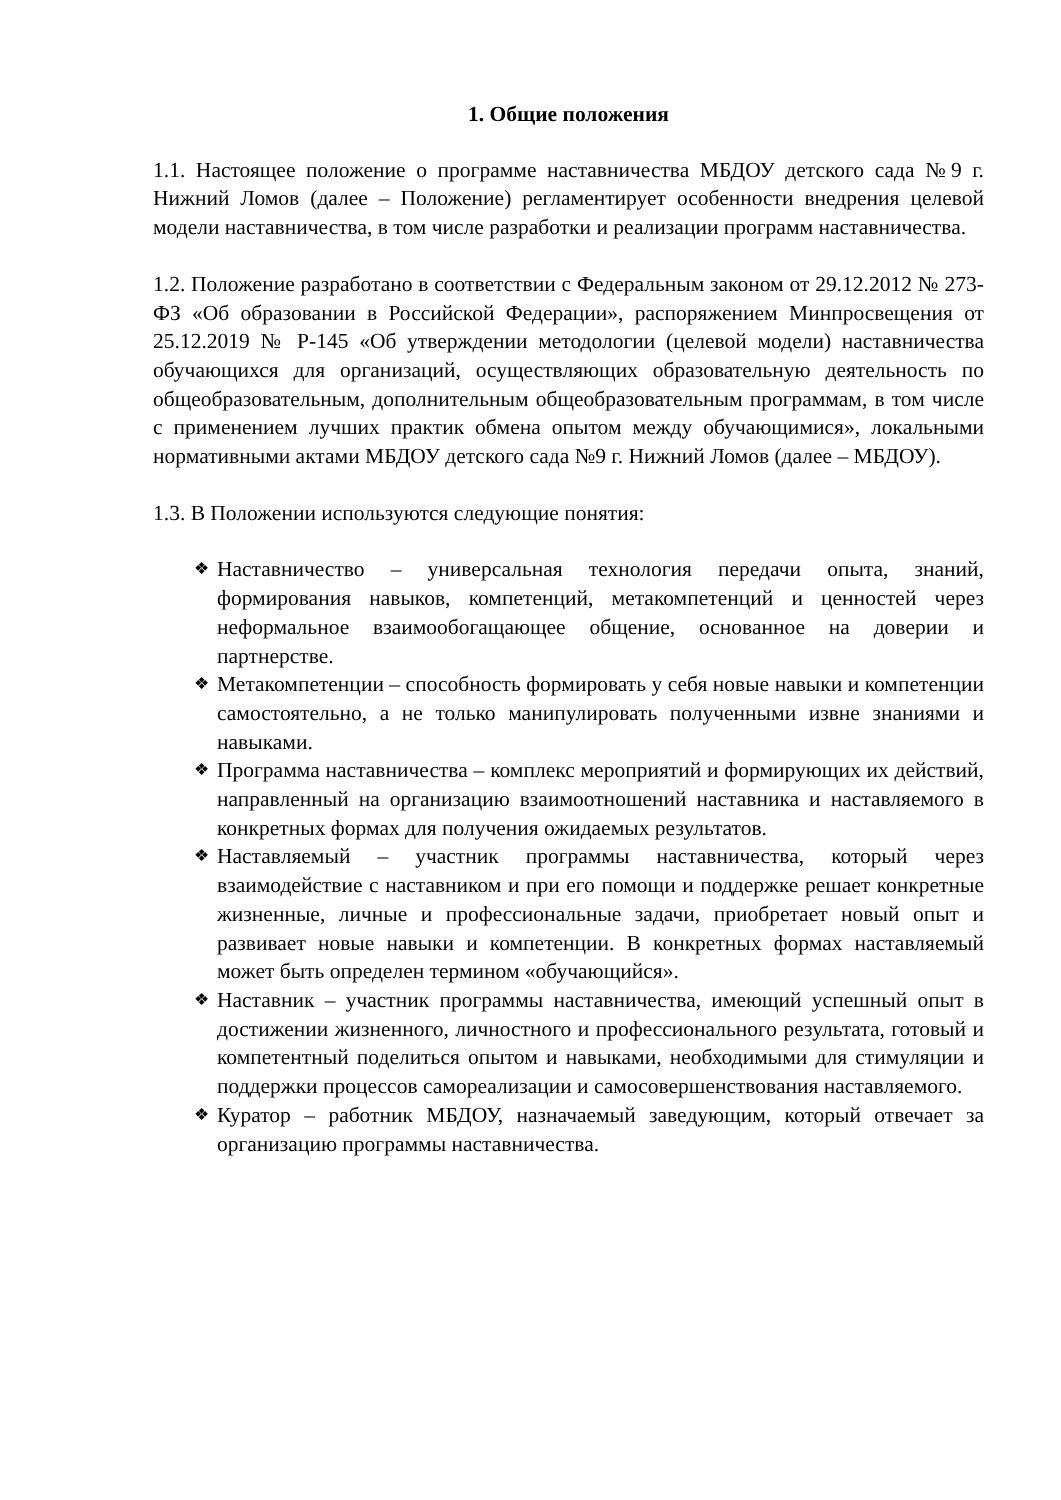1. Общие положения
1.1. Настоящее положение о программе наставничества МБДОУ детского сада №9 г. Нижний Ломов (далее – Положение) регламентирует особенности внедрения целевой модели наставничества, в том числе разработки и реализации программ наставничества.
1.2. Положение разработано в соответствии с Федеральным законом от 29.12.2012 № 273-ФЗ «Об образовании в Российской Федерации», распоряжением Минпросвещения от 25.12.2019 № Р-145 «Об утверждении методологии (целевой модели) наставничества обучающихся для организаций, осуществляющих образовательную деятельность по общеобразовательным, дополнительным общеобразовательным программам, в том числе с применением лучших практик обмена опытом между обучающимися», локальными нормативными актами МБДОУ детского сада №9 г. Нижний Ломов (далее – МБДОУ).
1.3. В Положении используются следующие понятия:
❖ Наставничество – универсальная технология передачи опыта, знаний, формирования навыков, компетенций, метакомпетенций и ценностей через неформальное взаимообогащающее общение, основанное на доверии и партнерстве.
❖ Метакомпетенции – способность формировать у себя новые навыки и компетенции самостоятельно, а не только манипулировать полученными извне знаниями и навыками.
❖ Программа наставничества – комплекс мероприятий и формирующих их действий, направленный на организацию взаимоотношений наставника и наставляемого в конкретных формах для получения ожидаемых результатов.
❖ Наставляемый – участник программы наставничества, который через взаимодействие с наставником и при его помощи и поддержке решает конкретные жизненные, личные и профессиональные задачи, приобретает новый опыт и развивает новые навыки и компетенции. В конкретных формах наставляемый может быть определен термином «обучающийся».
❖ Наставник – участник программы наставничества, имеющий успешный опыт в достижении жизненного, личностного и профессионального результата, готовый и компетентный поделиться опытом и навыками, необходимыми для стимуляции и поддержки процессов самореализации и самосовершенствования наставляемого.
❖ Куратор – работник МБДОУ, назначаемый заведующим, который отвечает за организацию программы наставничества.